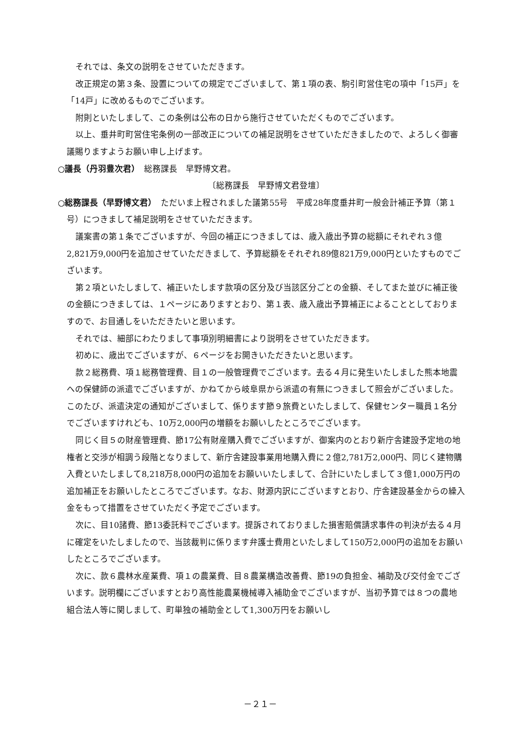それでは、条文の説明をさせていただきます。
改正規定の第３条、設置についての規定でございまして、第１項の表、駒引町営住宅の項中「15戸」を「14戸」に改めるものでございます。
附則といたしまして、この条例は公布の日から施行させていただくものでございます。
以上、垂井町町営住宅条例の一部改正についての補足説明をさせていただきましたので、よろしく御審議賜りますようお願い申し上げます。
○議長（丹羽豊次君）　総務課長　早野博文君。
〔総務課長　早野博文君登壇〕
○総務課長（早野博文君）　ただいま上程されました議第55号　平成28年度垂井町一般会計補正予算（第１号）につきまして補足説明をさせていただきます。
議案書の第１条でございますが、今回の補正につきましては、歳入歳出予算の総額にそれぞれ３億2,821万9,000円を追加させていただきまして、予算総額をそれぞれ89億821万9,000円といたすものでございます。
第２項といたしまして、補正いたします款項の区分及び当該区分ごとの金額、そしてまた並びに補正後の金額につきましては、１ページにありますとおり、第１表、歳入歳出予算補正によることとしておりますので、お目通しをいただきたいと思います。
それでは、細部にわたりまして事項別明細書により説明をさせていただきます。
初めに、歳出でございますが、６ページをお開きいただきたいと思います。
款２総務費、項１総務管理費、目１の一般管理費でございます。去る４月に発生いたしました熊本地震への保健師の派遣でございますが、かねてから岐阜県から派遣の有無につきまして照会がございました。このたび、派遣決定の通知がございまして、係ります節９旅費といたしまして、保健センター職員１名分でございますけれども、10万2,000円の増額をお願いしたところでございます。
同じく目５の財産管理費、節17公有財産購入費でございますが、御案内のとおり新庁舎建設予定地の地権者と交渉が相調う段階となりまして、新庁舎建設事業用地購入費に２億2,781万2,000円、同じく建物購入費といたしまして8,218万8,000円の追加をお願いいたしまして、合計にいたしまして３億1,000万円の追加補正をお願いしたところでございます。なお、財源内訳にございますとおり、庁舎建設基金からの繰入金をもって措置をさせていただく予定でございます。
次に、目10諸費、節13委託料でございます。提訴されておりました損害賠償請求事件の判決が去る４月に確定をいたしましたので、当該裁判に係ります弁護士費用といたしまして150万2,000円の追加をお願いしたところでございます。
次に、款６農林水産業費、項１の農業費、目８農業構造改善費、節19の負担金、補助及び交付金でございます。説明欄にございますとおり高性能農業機械導入補助金でございますが、当初予算では８つの農地組合法人等に関しまして、町単独の補助金として1,300万円をお願いし
－２１－